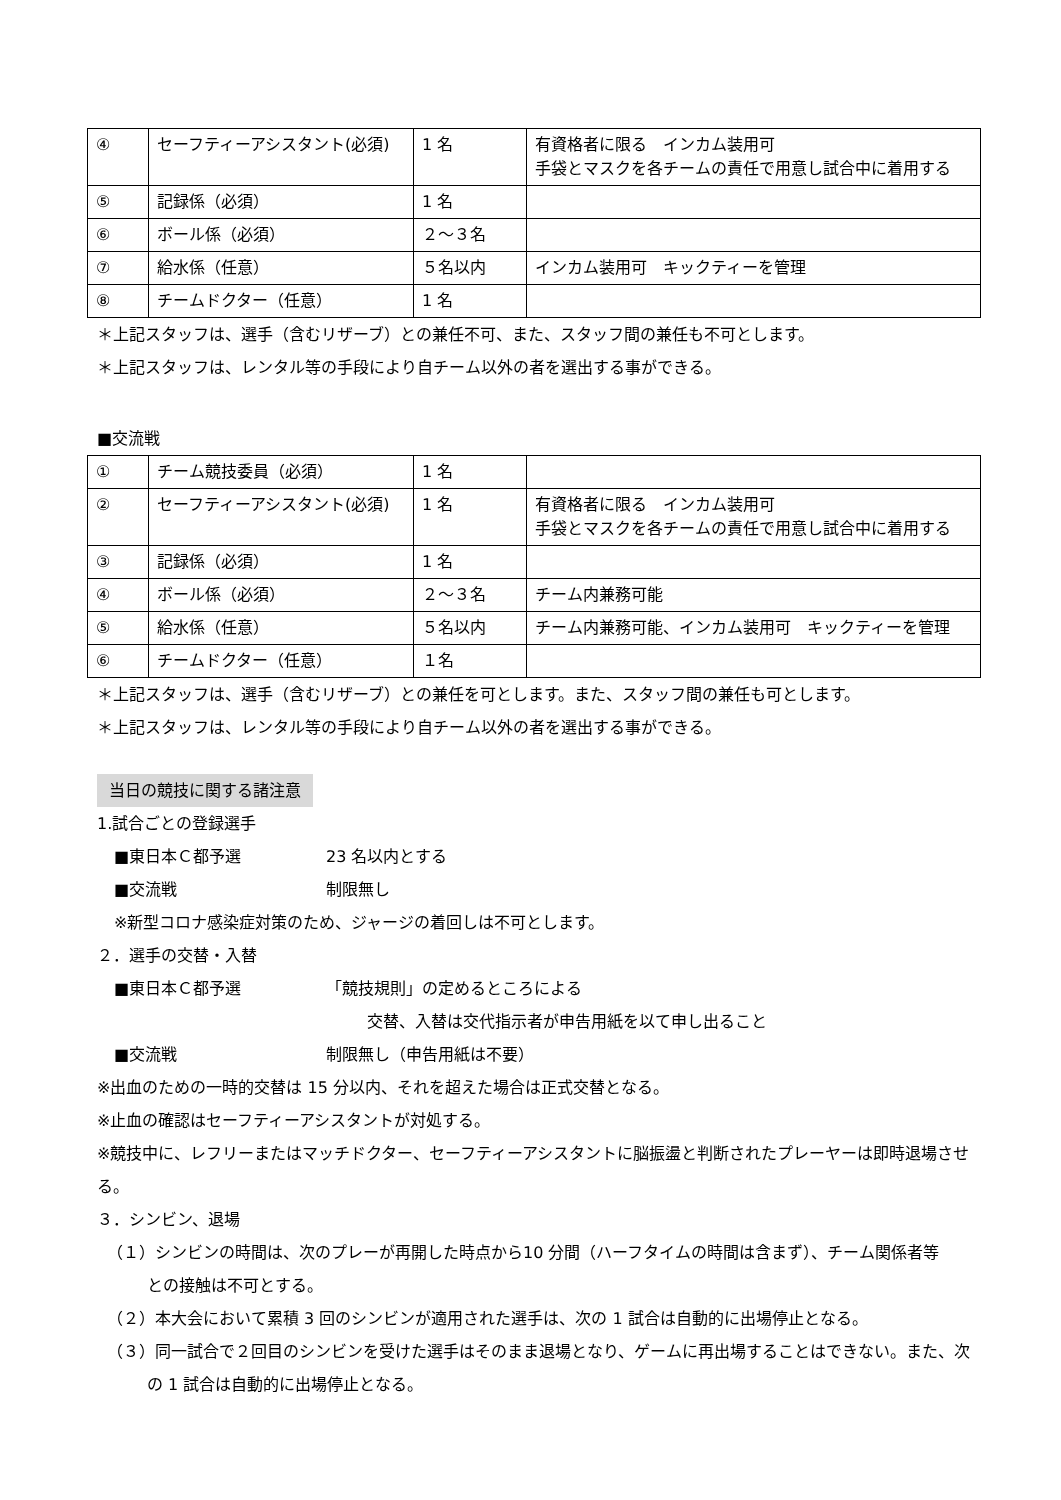| ④ | セーフティーアシスタント(必須) | 1 名 | 有資格者に限る インカム装用可 手袋とマスクを各チームの責任で用意し試合中に着用する |
| ⑤ | 記録係（必須） | 1 名 | |
| ⑥ | ボール係（必須） | ２～３名 | |
| ⑦ | 給水係（任意） | ５名以内 | インカム装用可 キックティーを管理 |
| ⑧ | チームドクター（任意） | 1 名 | |
＊上記スタッフは、選手（含むリザーブ）との兼任不可、また、スタッフ間の兼任も不可とします。
＊上記スタッフは、レンタル等の手段により自チーム以外の者を選出する事ができる。
■交流戦
| ① | チーム競技委員（必須） | 1 名 | |
| ② | セーフティーアシスタント(必須) | 1 名 | 有資格者に限る インカム装用可 手袋とマスクを各チームの責任で用意し試合中に着用する |
| ③ | 記録係（必須） | 1 名 | |
| ④ | ボール係（必須） | ２～３名 | チーム内兼務可能 |
| ⑤ | 給水係（任意） | ５名以内 | チーム内兼務可能、インカム装用可 キックティーを管理 |
| ⑥ | チームドクター（任意） | １名 | |
＊上記スタッフは、選手（含むリザーブ）との兼任を可とします。また、スタッフ間の兼任も可とします。
＊上記スタッフは、レンタル等の手段により自チーム以外の者を選出する事ができる。
当日の競技に関する諸注意
1.試合ごとの登録選手
■東日本Ｃ都予選 23 名以内とする
■交流戦 制限無し
※新型コロナ感染症対策のため、ジャージの着回しは不可とします。
２．選手の交替・入替
■東日本Ｃ都予選 「競技規則」の定めるところによる
交替、入替は交代指示者が申告用紙を以て申し出ること
■交流戦 制限無し（申告用紙は不要）
※出血のための一時的交替は 15 分以内、それを超えた場合は正式交替となる。
※止血の確認はセーフティーアシスタントが対処する。
※競技中に、レフリーまたはマッチドクター、セーフティーアシスタントに脳振盪と判断されたプレーヤーは即時退場させる。
３．シンビン、退場
（１）シンビンの時間は、次のプレーが再開した時点から10 分間（ハーフタイムの時間は含まず）、チーム関係者等
との接触は不可とする。
（２）本大会において累積 3 回のシンビンが適用された選手は、次の 1 試合は自動的に出場停止となる。
（３）同一試合で２回目のシンビンを受けた選手はそのまま退場となり、ゲームに再出場することはできない。また、次
の 1 試合は自動的に出場停止となる。